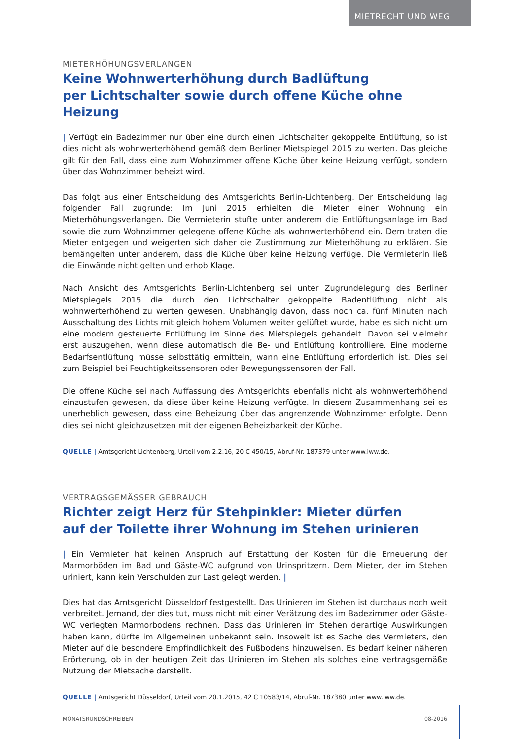MIETRECHT UND WEG
MIETERHÖHUNGSVERLANGEN
Keine Wohnwerterhöhung durch Badlüftung
per Lichtschalter sowie durch offene Küche ohne Heizung
| Verfügt ein Badezimmer nur über eine durch einen Lichtschalter gekoppelte Entlüftung, so ist dies nicht als wohnwerterhöhend gemäß dem Berliner Mietspiegel 2015 zu werten. Das gleiche gilt für den Fall, dass eine zum Wohnzimmer offene Küche über keine Heizung verfügt, sondern über das Wohnzimmer beheizt wird. |
Das folgt aus einer Entscheidung des Amtsgerichts Berlin-Lichtenberg. Der Entscheidung lag folgender Fall zugrunde: Im Juni 2015 erhielten die Mieter einer Wohnung ein Mieterhöhungsverlangen. Die Vermieterin stufte unter anderem die Entlüftungsanlage im Bad sowie die zum Wohnzimmer gelegene offene Küche als wohnwerterhöhend ein. Dem traten die Mieter entgegen und weigerten sich daher die Zustimmung zur Mieterhöhung zu erklären. Sie bemängelten unter anderem, dass die Küche über keine Heizung verfüge. Die Vermieterin ließ die Einwände nicht gelten und erhob Klage.
Nach Ansicht des Amtsgerichts Berlin-Lichtenberg sei unter Zugrundelegung des Berliner Mietspiegels 2015 die durch den Lichtschalter gekoppelte Badentlüftung nicht als wohnwerterhöhend zu werten gewesen. Unabhängig davon, dass noch ca. fünf Minuten nach Ausschaltung des Lichts mit gleich hohem Volumen weiter gelüftet wurde, habe es sich nicht um eine modern gesteuerte Entlüftung im Sinne des Mietspiegels gehandelt. Davon sei vielmehr erst auszugehen, wenn diese automatisch die Be- und Entlüftung kontrolliere. Eine moderne Bedarfsentlüftung müsse selbsttätig ermitteln, wann eine Entlüftung erforderlich ist. Dies sei zum Beispiel bei Feuchtigkeitssensoren oder Bewegungssensoren der Fall.
Die offene Küche sei nach Auffassung des Amtsgerichts ebenfalls nicht als wohnwerterhöhend einzustufen gewesen, da diese über keine Heizung verfügte. In diesem Zusammenhang sei es unerheblich gewesen, dass eine Beheizung über das angrenzende Wohnzimmer erfolgte. Denn dies sei nicht gleichzusetzen mit der eigenen Beheizbarkeit der Küche.
QUELLE | Amtsgericht Lichtenberg, Urteil vom 2.2.16, 20 C 450/15, Abruf-Nr. 187379 unter www.iww.de.
VERTRAGSGEMÄSSER GEBRAUCH
Richter zeigt Herz für Stehpinkler: Mieter dürfen
auf der Toilette ihrer Wohnung im Stehen urinieren
| Ein Vermieter hat keinen Anspruch auf Erstattung der Kosten für die Erneuerung der Marmorböden im Bad und Gäste-WC aufgrund von Urinspritzern. Dem Mieter, der im Stehen uriniert, kann kein Verschulden zur Last gelegt werden. |
Dies hat das Amtsgericht Düsseldorf festgestellt. Das Urinieren im Stehen ist durchaus noch weit verbreitet. Jemand, der dies tut, muss nicht mit einer Verätzung des im Badezimmer oder Gäste-WC verlegten Marmorbodens rechnen. Dass das Urinieren im Stehen derartige Auswirkungen haben kann, dürfte im Allgemeinen unbekannt sein. Insoweit ist es Sache des Vermieters, den Mieter auf die besondere Empfindlichkeit des Fußbodens hinzuweisen. Es bedarf keiner näheren Erörterung, ob in der heutigen Zeit das Urinieren im Stehen als solches eine vertragsgemäße Nutzung der Mietsache darstellt.
QUELLE | Amtsgericht Düsseldorf, Urteil vom 20.1.2015, 42 C 10583/14, Abruf-Nr. 187380 unter www.iww.de.
MONATSRUNDSCHREIBEN 08-2016